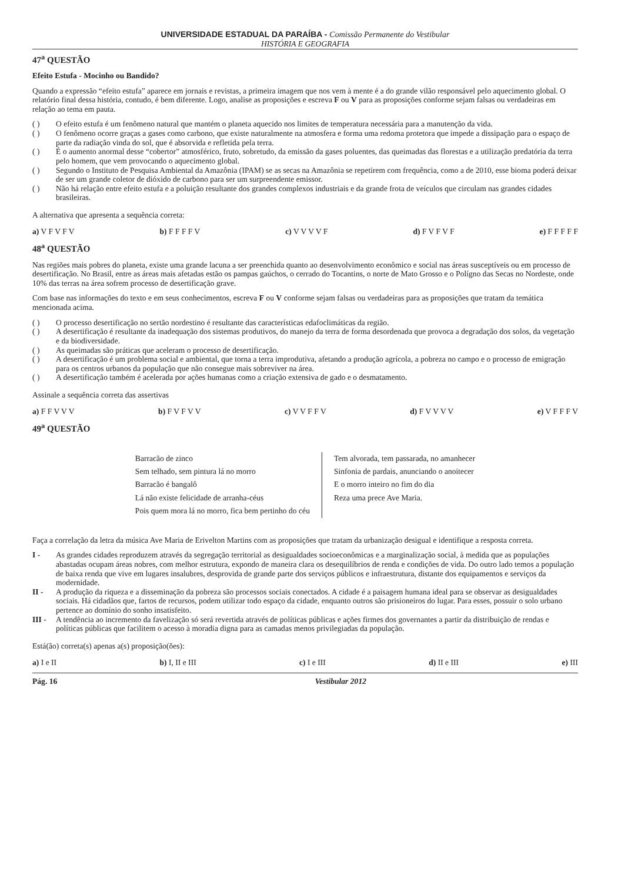UNIVERSIDADE ESTADUAL DA PARAÍBA - Comissão Permanente do Vestibular
HISTÓRIA E GEOGRAFIA
47<sup>a</sup> QUESTÃO
Efeito Estufa - Mocinho ou Bandido?
Quando a expressão “efeito estufa” aparece em jornais e revistas, a primeira imagem que nos vem à mente é a do grande vilão responsável pelo aquecimento global. O relatório final dessa história, contudo, é bem diferente. Logo, analise as proposições e escreva F ou V para as proposições conforme sejam falsas ou verdadeiras em relação ao tema em pauta.
( ) O efeito estufa é um fenômeno natural que mantém o planeta aquecido nos limites de temperatura necessária para a manutenção da vida.
( ) O fenômeno ocorre graças a gases como carbono, que existe naturalmente na atmosfera e forma uma redoma protetora que impede a dissipação para o espaço de parte da radiação vinda do sol, que é absorvida e refletida pela terra.
( ) É o aumento anormal desse “cobertor” atmosférico, fruto, sobretudo, da emissão da gases poluentes, das queimadas das florestas e a utilização predatória da terra pelo homem, que vem provocando o aquecimento global.
( ) Segundo o Instituto de Pesquisa Ambiental da Amazônia (IPAM) se as secas na Amazônia se repetirem com frequência, como a de 2010, esse bioma poderá deixar de ser um grande coletor de dióxido de carbono para ser um surpreendente emissor.
( ) Não há relação entre efeito estufa e a poluição resultante dos grandes complexos industriais e da grande frota de veículos que circulam nas grandes cidades brasileiras.
A alternativa que apresenta a sequência correta:
a) V F V F V b) F F F F V c) V V V V F d) F V F V F e) F F F F F
48<sup>a</sup> QUESTÃO
Nas regiões mais pobres do planeta, existe uma grande lacuna a ser preenchida quanto ao desenvolvimento econômico e social nas áreas susceptíveis ou em processo de desertificação. No Brasil, entre as áreas mais afetadas estão os pampas gaúchos, o cerrado do Tocantins, o norte de Mato Grosso e o Polígno das Secas no Nordeste, onde 10% das terras na área sofrem processo de desertificação grave.
Com base nas informações do texto e em seus conhecimentos, escreva F ou V conforme sejam falsas ou verdadeiras para as proposições que tratam da temática mencionada acima.
( ) O processo desertificação no sertão nordestino é resultante das características edafoclimáticas da região.
( ) A desertificação é resultante da inadequação dos sistemas produtivos, do manejo da terra de forma desordenada que provoca a degradação dos solos, da vegetação e da biodiversidade.
( ) As queimadas são práticas que aceleram o processo de desertificação.
( ) A desertificação é um problema social e ambiental, que torna a terra improdutiva, afetando a produção agrícola, a pobreza no campo e o processo de emigração para os centros urbanos da população que não consegue mais sobreviver na área.
( ) A desertificação também é acelerada por ações humanas como a criação extensiva de gado e o desmatamento.
Assinale a sequência correta das assertivas
a) F F V V V b) F V F V V c) V V F F V d) F V V V V e) V F F F V
49<sup>a</sup> QUESTÃO
Barracão de zinco
Sem telhado, sem pintura lá no morro
Barracão é bangalô
Lá não existe felicidade de arranha-céus
Pois quem mora lá no morro, fica bem pertinho do céu
Tem alvorada, tem passarada, no amanhecer
Sinfonia de pardais, anunciando o anoitecer
E o morro inteiro no fim do dia
Reza uma prece Ave Maria.
Faça a correlação da letra da música Ave Maria de Erivelton Martins com as proposições que tratam da urbanização desigual e identifique a resposta correta.
I - As grandes cidades reproduzem através da segregação territorial as desigualdades socioeconômicas e a marginalização social, à medida que as populações abastadas ocupam áreas nobres, com melhor estrutura, expondo de maneira clara os desequilíbrios de renda e condições de vida. Do outro lado temos a população de baixa renda que vive em lugares insalubres, desprovida de grande parte dos serviços públicos e infraestrutura, distante dos equipamentos e serviços da modernidade.
II - A produção da riqueza e a disseminação da pobreza são processos sociais conectados. A cidade é a paisagem humana ideal para se observar as desigualdades sociais. Há cidadãos que, fartos de recursos, podem utilizar todo espaço da cidade, enquanto outros são prisioneiros do lugar. Para esses, possuir o solo urbano pertence ao domínio do sonho insatisfeito.
III - A tendência ao incremento da favelização só será revertida através de políticas públicas e ações firmes dos governantes a partir da distribuição de rendas e políticas públicas que facilitem o acesso à moradia digna para as camadas menos privilegiadas da população.
Está(ão) correta(s) apenas a(s) proposição(ões):
a) I e II b) I, II e III c) I e III d) II e III e) III
Pág. 16 Vestibular 2012